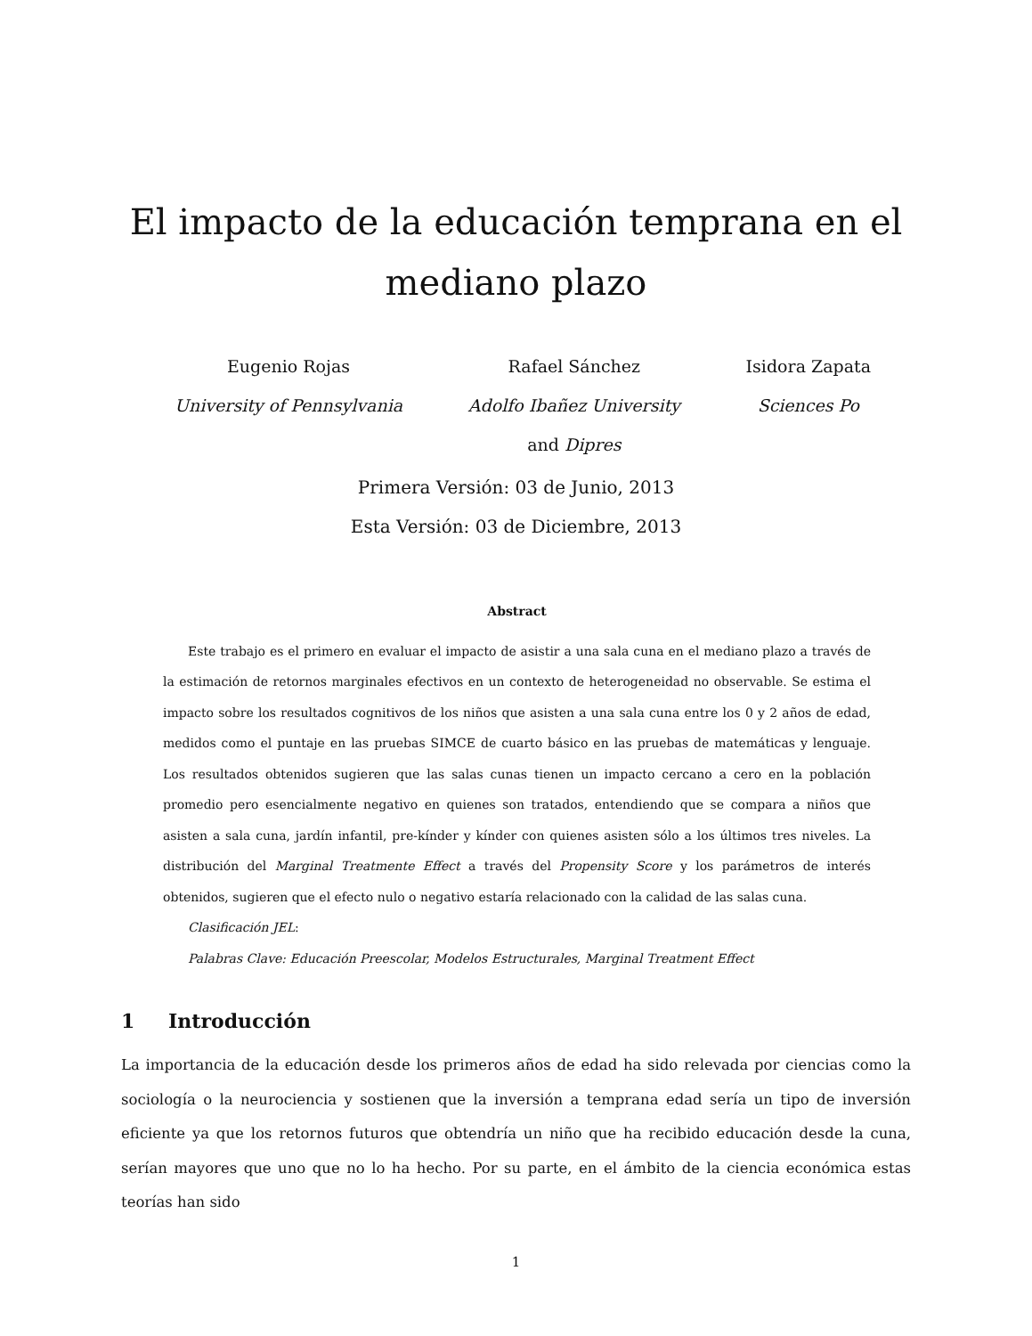El impacto de la educación temprana en el mediano plazo
Eugenio Rojas
University of Pennsylvania
Rafael Sánchez
Adolfo Ibañez University
and Dipres
Isidora Zapata
Sciences Po
Primera Versión: 03 de Junio, 2013
Esta Versión: 03 de Diciembre, 2013
Abstract
Este trabajo es el primero en evaluar el impacto de asistir a una sala cuna en el mediano plazo a través de la estimación de retornos marginales efectivos en un contexto de heterogeneidad no observable. Se estima el impacto sobre los resultados cognitivos de los niños que asisten a una sala cuna entre los 0 y 2 años de edad, medidos como el puntaje en las pruebas SIMCE de cuarto básico en las pruebas de matemáticas y lenguaje. Los resultados obtenidos sugieren que las salas cunas tienen un impacto cercano a cero en la población promedio pero esencialmente negativo en quienes son tratados, entendiendo que se compara a niños que asisten a sala cuna, jardín infantil, pre-kínder y kínder con quienes asisten sólo a los últimos tres niveles. La distribución del Marginal Treatmente Effect a través del Propensity Score y los parámetros de interés obtenidos, sugieren que el efecto nulo o negativo estaría relacionado con la calidad de las salas cuna.
Clasificación JEL:
Palabras Clave: Educación Preescolar, Modelos Estructurales, Marginal Treatment Effect
1 Introducción
La importancia de la educación desde los primeros años de edad ha sido relevada por ciencias como la sociología o la neurociencia y sostienen que la inversión a temprana edad sería un tipo de inversión eficiente ya que los retornos futuros que obtendría un niño que ha recibido educación desde la cuna, serían mayores que uno que no lo ha hecho. Por su parte, en el ámbito de la ciencia económica estas teorías han sido
1